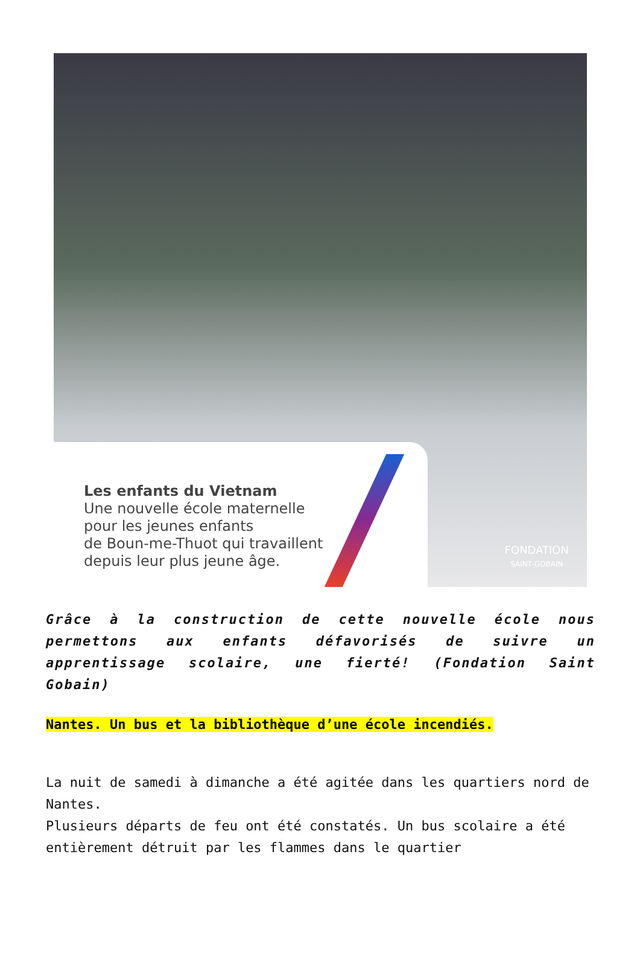Les enfants du Vietnam
Une nouvelle école maternelle
pour les jeunes enfants
de Boun-me-Thuot qui travaillent
depuis leur plus jeune âge.
FONDATION
SAINT-GOBAIN
Grâce à la construction de cette nouvelle école nous permettons aux enfants défavorisés de suivre un apprentissage scolaire, une fierté! (Fondation Saint Gobain)
Nantes. Un bus et la bibliothèque d’une école incendiés.
La nuit de samedi à dimanche a été agitée dans les quartiers nord de Nantes.
Plusieurs départs de feu ont été constatés. Un bus scolaire a été entièrement détruit par les flammes dans le quartier